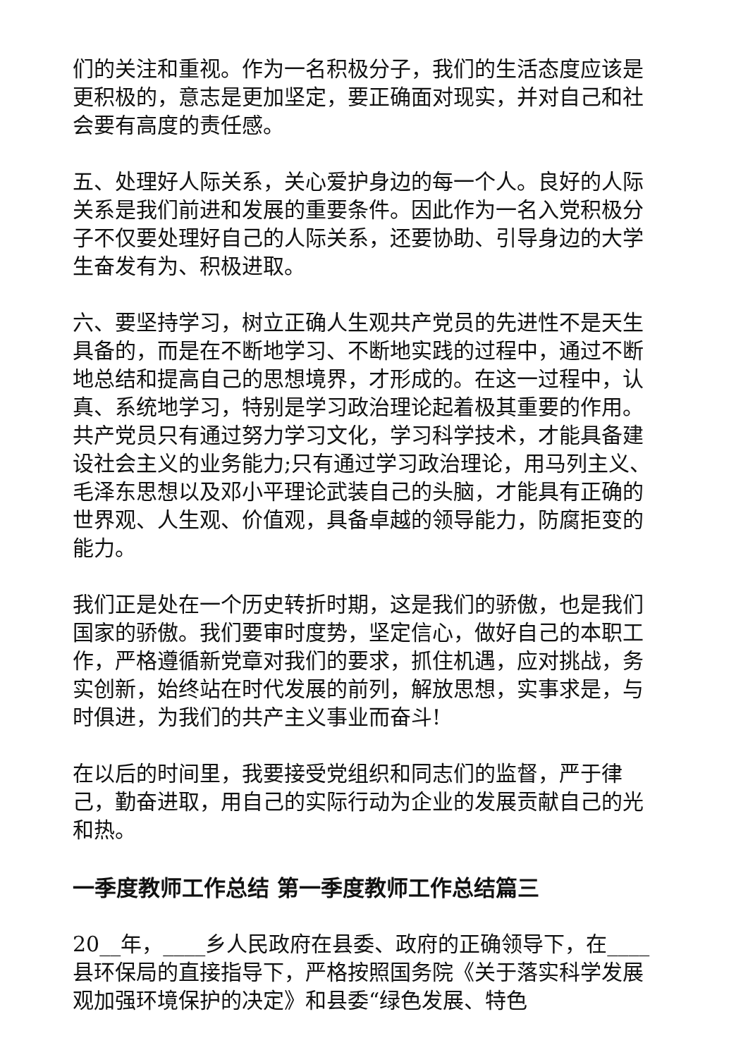们的关注和重视。作为一名积极分子，我们的生活态度应该是更积极的，意志是更加坚定，要正确面对现实，并对自己和社会要有高度的责任感。
五、处理好人际关系，关心爱护身边的每一个人。良好的人际关系是我们前进和发展的重要条件。因此作为一名入党积极分子不仅要处理好自己的人际关系，还要协助、引导身边的大学生奋发有为、积极进取。
六、要坚持学习，树立正确人生观共产党员的先进性不是天生具备的，而是在不断地学习、不断地实践的过程中，通过不断地总结和提高自己的思想境界，才形成的。在这一过程中，认真、系统地学习，特别是学习政治理论起着极其重要的作用。共产党员只有通过努力学习文化，学习科学技术，才能具备建设社会主义的业务能力;只有通过学习政治理论，用马列主义、毛泽东思想以及邓小平理论武装自己的头脑，才能具有正确的世界观、人生观、价值观，具备卓越的领导能力，防腐拒变的能力。
我们正是处在一个历史转折时期，这是我们的骄傲，也是我们国家的骄傲。我们要审时度势，坚定信心，做好自己的本职工作，严格遵循新党章对我们的要求，抓住机遇，应对挑战，务实创新，始终站在时代发展的前列，解放思想，实事求是，与时俱进，为我们的共产主义事业而奋斗!
在以后的时间里，我要接受党组织和同志们的监督，严于律己，勤奋进取，用自己的实际行动为企业的发展贡献自己的光和热。
一季度教师工作总结 第一季度教师工作总结篇三
20__年，____乡人民政府在县委、政府的正确领导下，在____县环保局的直接指导下，严格按照国务院《关于落实科学发展观加强环境保护的决定》和县委“绿色发展、特色